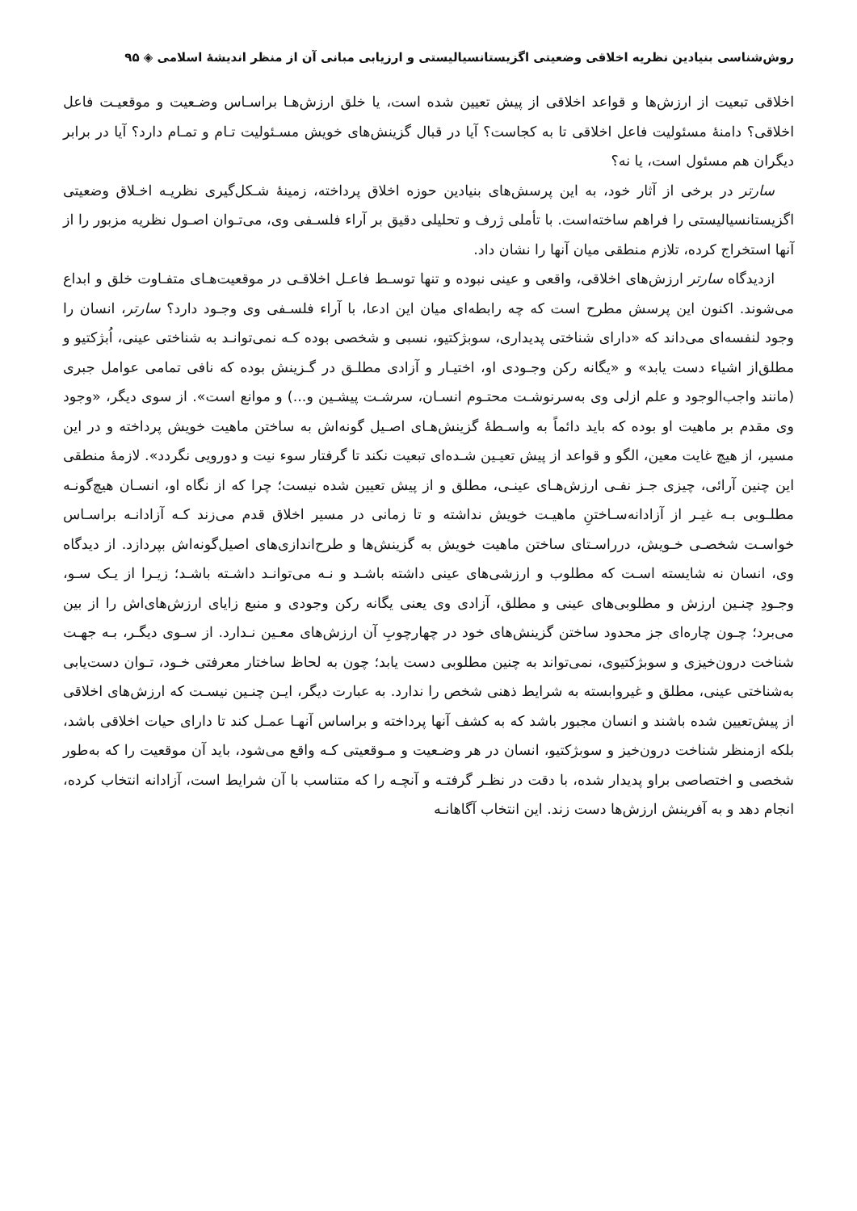روش‌شناسی بنیادین نظریه اخلاقی وضعیتی اگزیستانسیالیستی و ارزیابی مبانی آن از منظر اندیشهٔ اسلامی ◈ ۹۵
اخلاقی تبعیت از ارزش‌ها و قواعد اخلاقی از پیش تعیین شده است، یا خلق ارزش‌هـا براسـاس وضـعیت و موقعیـت فاعل اخلاقی؟ دامنهٔ مسئولیت فاعل اخلاقی تا به کجاست؟ آیا در قبال گزینش‌های خویش مسـئولیت تـام و تمـام دارد؟ آیا در برابر دیگران هم مسئول است، یا نه؟
سارتر در برخی از آثار خود، به این پرسش‌های بنیادین حوزه اخلاق پرداخته، زمینهٔ شـکل‌گیری نظریـه اخـلاق وضعیتی اگزیستانسیالیستی را فراهم ساخته‌است. با تأملی ژرف و تحلیلی دقیق بر آراء فلسـفی وی، می‌تـوان اصـول نظریه مزبور را از آنها استخراج کرده، تلازم منطقی میان آنها را نشان داد.
ازدیدگاه سارتر ارزش‌های اخلاقی، واقعی و عینی نبوده و تنها توسـط فاعـل اخلاقـی در موقعیت‌هـای متفـاوت خلق و ابداع می‌شوند. اکنون این پرسش مطرح است که چه رابطه‌ای میان این ادعا، با آراء فلسـفی وی وجـود دارد؟ سارتر، انسان را وجود لنفسه‌ای می‌داند که «دارای شناختی پدیداری، سوبژکتیو، نسبی و شخصی بوده کـه نمی‌توانـد به شناختی عینی، اُبژکتیو و مطلق‌از اشیاء دست یابد» و «یگانه رکن وجـودی او، اختیـار و آزادی مطلـق در گـزینش بوده که نافی تمامی عوامل جبری (مانند واجب‌الوجود و علم ازلی وی به‌سرنوشـت محتـوم انسـان، سرشـت پیشـین و...) و موانع است». از سوی دیگر، «وجود وی مقدم بر ماهیت او بوده که باید دائماً به واسـطهٔ گزینش‌هـای اصـیل گونه‌اش به ساختن ماهیت خویش پرداخته و در این مسیر، از هیچ غایت معین، الگو و قواعد از پیش تعیـین شـده‌ای تبعیت نکند تا گرفتار سوء نیت و دورویی نگردد». لازمهٔ منطقی این چنین آرائی، چیزی جـز نفـی ارزش‌هـای عینـی، مطلق و از پیش تعیین شده نیست؛ چرا که از نگاه او، انسـان هیچ‌گونـه مطلـوبی بـه غیـر از آزادانه‌سـاختنِ ماهیـت خویش نداشته و تا زمانی در مسیر اخلاق قدم می‌زند کـه آزادانـه براسـاس خواسـت شخصـی خـویش، درراسـتای ساختن ماهیت خویش به گزینش‌ها و طرح‌اندازی‌های اصیل‌گونه‌اش بپردازد. از دیدگاه وی، انسان نه شایسته اسـت که مطلوب و ارزشی‌های عینی داشته باشـد و نـه می‌توانـد داشـته باشـد؛ زیـرا از یـک سـو، وجـودِ چنـین ارزش و مطلوبی‌های عینی و مطلق، آزادی وی یعنی یگانه رکن وجودی و منبع زایای ارزش‌های‌اش را از بین می‌برد؛ چـون چاره‌ای جز محدود ساختن گزینش‌های خود در چهارچوبِ آن ارزش‌های معـین نـدارد. از سـوی دیگـر، بـه جهـت شناخت درون‌خیزی و سوبژکتیوی، نمی‌تواند به چنین مطلوبی دست یابد؛ چون به لحاظ ساختار معرفتی خـود، تـوان دست‌یابی به‌شناختی عینی، مطلق و غیروابسته به شرایط ذهنی شخص را ندارد. به عبارت دیگر، ایـن چنـین نیسـت که ارزش‌های اخلاقی از پیش‌تعیین شده باشند و انسان مجبور باشد که به کشف آنها پرداخته و براساس آنهـا عمـل کند تا دارای حیات اخلاقی باشد، بلکه ازمنظر شناخت درون‌خیز و سوبژکتیو، انسان در هر وضـعیت و مـوقعیتی کـه واقع می‌شود، باید آن موقعیت را که به‌طور شخصی و اختصاصی براو پدیدار شده، با دقت در نظـر گرفتـه و آنچـه را که متناسب با آن شرایط است، آزادانه انتخاب کرده، انجام دهد و به آفرینش ارزش‌ها دست زند. این انتخاب آگاهانـه